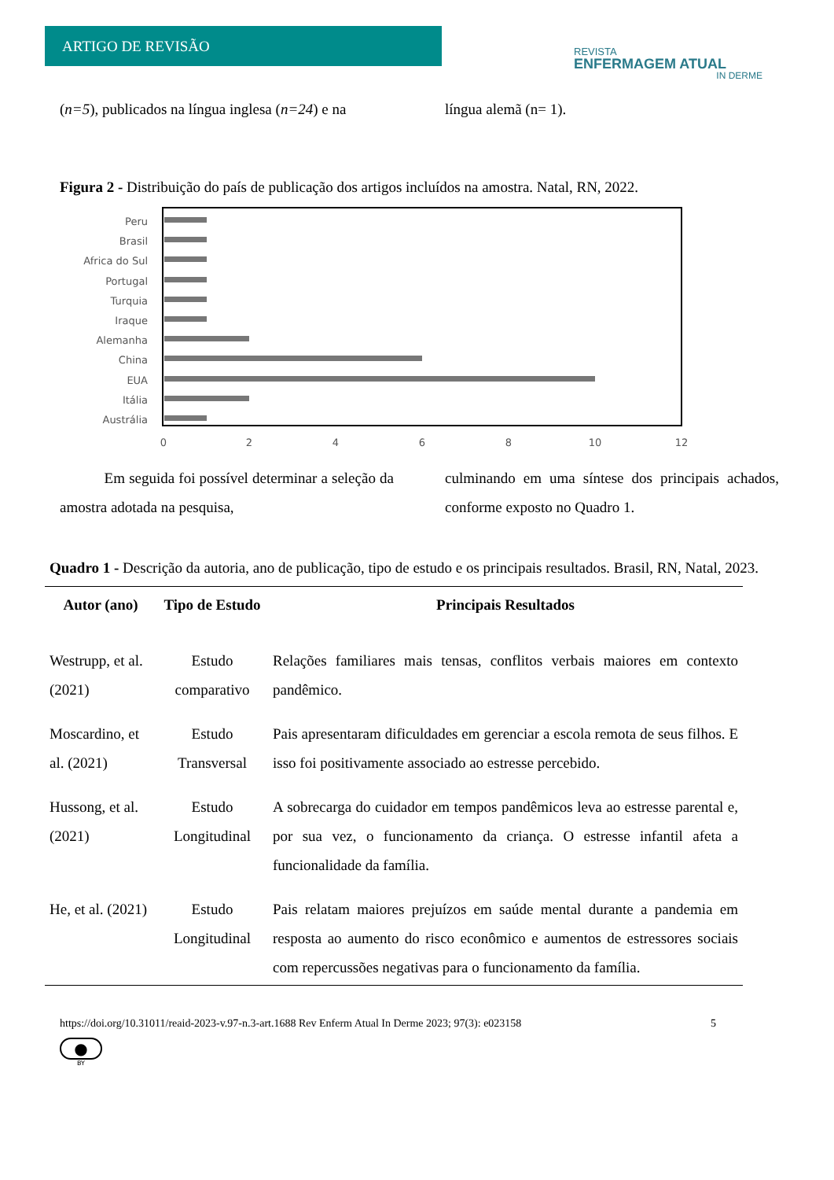ARTIGO DE REVISÃO
REVISTA
ENFERMAGEM ATUAL
IN DERME
(n=5), publicados na língua inglesa (n=24) e na
língua alemã (n= 1).
Figura 2 - Distribuição do país de publicação dos artigos incluídos na amostra. Natal, RN, 2022.
Peru
Brasil
Africa do Sul
Portugal
Turquia
Iraque
Alemanha
China
EUA
Itália
Austrália
0
2
4
6
8
10
12
Em seguida foi possível determinar a seleção da amostra adotada na pesquisa,
culminando em uma síntese dos principais achados, conforme exposto no Quadro 1.
Quadro 1 - Descrição da autoria, ano de publicação, tipo de estudo e os principais resultados. Brasil, RN, Natal, 2023.
| Autor (ano) | Tipo de Estudo | Principais Resultados |
| --- | --- | --- |
| Westrupp, et al. (2021) | Estudo comparativo | Relações familiares mais tensas, conflitos verbais maiores em contexto pandêmico. |
| Moscardino, et al. (2021) | Estudo Transversal | Pais apresentaram dificuldades em gerenciar a escola remota de seus filhos. E isso foi positivamente associado ao estresse percebido. |
| Hussong, et al. (2021) | Estudo Longitudinal | A sobrecarga do cuidador em tempos pandêmicos leva ao estresse parental e, por sua vez, o funcionamento da criança. O estresse infantil afeta a funcionalidade da família. |
| He, et al. (2021) | Estudo Longitudinal | Pais relatam maiores prejuízos em saúde mental durante a pandemia em resposta ao aumento do risco econômico e aumentos de estressores sociais com repercussões negativas para o funcionamento da família. |
https://doi.org/10.31011/reaid-2023-v.97-n.3-art.1688 Rev Enferm Atual In Derme 2023; 97(3): e023158 5
●
BY